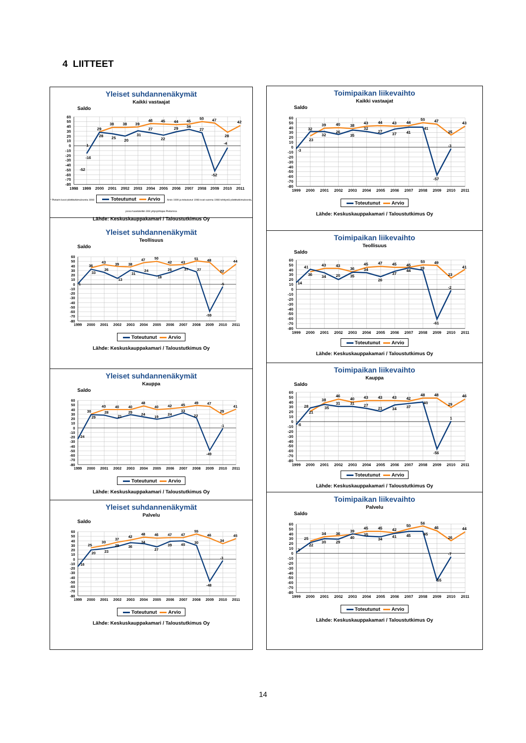4 LIITTEET
Yleiset suhdannenäkymät
Kaikki vastaajat
Saldo
60
50
40
30
20
10
0
-10
-20
-30
-40
-50
-60
-70
-80
1
-16
-52
29
38
38
39
46
45
44
45
50
47
42
28
25
20
31
27
22
29
34
27
-52
-4
28
1998
1999
2000
2001
2002
2003
2004
2005
2006
2007
2008
2009
2010
2011
* Pietarin luvut pilottitutkimuksesta 1998 Toteutunut Arvio Arvio 1999 ja toteutunut 1998 ovat vuonna 1998 tehdystä pilottitutkimuksesta, jossa haastateltiin 308 yritysjohtajaa Pietarissa
Lähde: Keskuskauppakamari / Taloustutkimus Oy
Yleiset suhdannenäkymät
Teollisuus
Saldo
60
50
40
30
20
10
0
-10
-20
-30
-40
-50
-60
-70
-80
1
36
43
39
38
47
50
42
43
51
48
22
44
33
26
13
31
24
18
26
37
27
-59
-5
1999
2000
2001
2002
2003
2004
2005
2006
2007
2008
2009
2010
2011
Toteutunut Arvio
Lähde: Keskuskauppakamari / Taloustutkimus Oy
Yleiset suhdannenäkymät
Kauppa
Saldo
60
50
40
30
20
10
0
-10
-20
-30
-40
-50
-60
-70
-80
-24
30
40
40
40
48
40
42
45
49
47
29
41
29
28
21
29
24
19
24
33
22
-49
-1
1999
2000
2001
2002
2003
2004
2005
2006
2007
2008
2009
2010
2011
Toteutunut Arvio
Lähde: Keskuskauppakamari / Taloustutkimus Oy
Yleiset suhdannenäkymät
Palvelu
Saldo
60
50
40
30
20
10
0
-10
-20
-30
-40
-50
-60
-70
-80
-16
25
30
37
42
48
46
47
47
55
46
34
45
20
23
28
36
34
27
39
40
30
-48
-3
1999
2000
2001
2002
2003
2004
2005
2006
2007
2008
2009
2010
2011
Toteutunut Arvio
Lähde: Keskuskauppakamari / Taloustutkimus Oy
Toimipaikan liikevaihto
Kaikki vastaajat
Saldo
60
50
40
30
20
10
0
-10
-20
-30
-40
-50
-60
-70
-80
-3
32
39
40
38
43
44
43
44
50
47
25
43
23
32
26
35
32
27
37
41
41
-57
-3
1999
2000
2001
2002
2003
2004
2005
2006
2007
2008
2009
2010
2011
Toteutunut Arvio
Lähde: Keskuskauppakamari / Taloustutkimus Oy
Toimipaikan liikevaihto
Teollisuus
Saldo
60
50
40
30
20
10
0
-10
-20
-30
-40
-50
-60
-70
-80
14
41
43
43
36
45
47
45
45
50
49
23
41
36
34
20
35
34
26
37
44
39
-61
-2
1999
2000
2001
2002
2003
2004
2005
2006
2007
2008
2009
2010
2011
Toteutunut Arvio
Lähde: Keskuskauppakamari / Taloustutkimus Oy
Toimipaikan liikevaihto
Kauppa
Saldo
60
50
40
30
20
10
0
-10
-20
-30
-40
-50
-60
-70
-80
-6
28
38
46
40
43
43
43
42
48
48
29
46
21
35
31
31
27
21
34
37
40
-56
1
1999
2000
2001
2002
2003
2004
2005
2006
2007
2008
2009
2010
2011
Toteutunut Arvio
Lähde: Keskuskauppakamari / Taloustutkimus Oy
Toimipaikan liikevaihto
Palvelu
Saldo
60
50
40
30
20
10
0
-10
-20
-30
-40
-50
-60
-70
-80
2
25
34
36
39
45
45
42
50
56
46
26
44
22
30
29
40
35
34
41
45
45
-55
-7
1999
2000
2001
2002
2003
2004
2005
2006
2007
2008
2009
2010
2011
Toteutunut Arvio
Lähde: Keskuskauppakamari / Taloustutkimus Oy
14